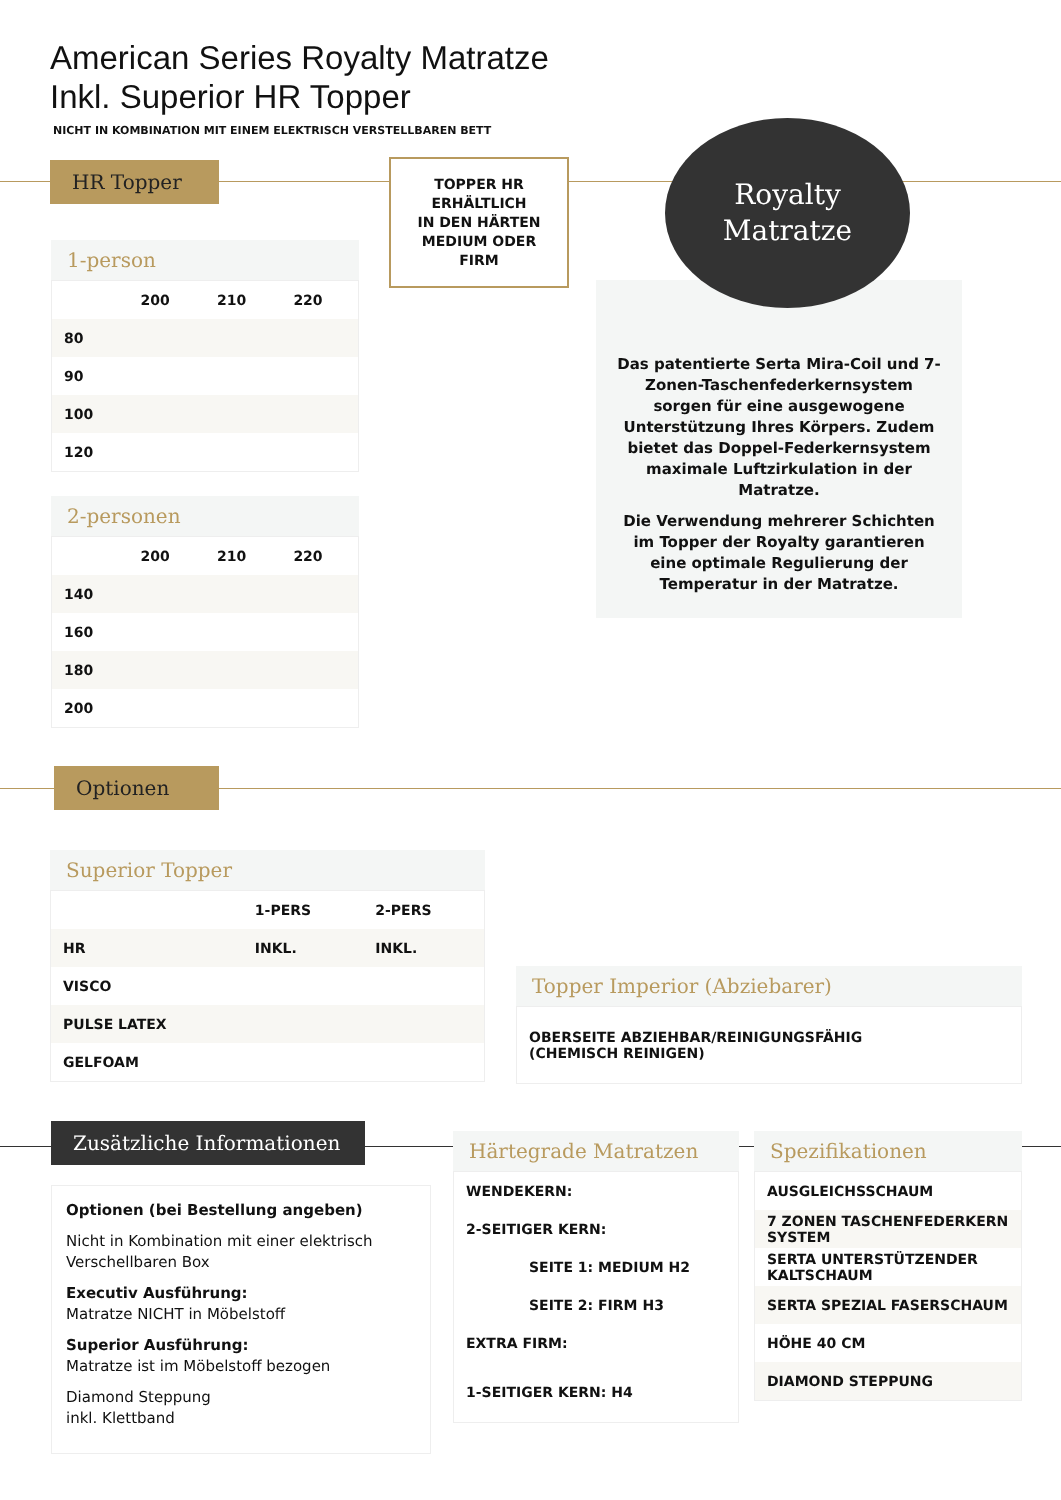American Series Royalty Matratze
Inkl. Superior HR Topper
NICHT IN KOMBINATION MIT EINEM ELEKTRISCH VERSTELLBAREN BETT
HR Topper
TOPPER HR
ERHÄLTLICH
IN DEN HÄRTEN
MEDIUM ODER FIRM
Das patentierte Serta Mira-Coil und 7-Zonen-Taschenfederkernsystem sorgen für eine ausgewogene Unterstützung Ihres Körpers. Zudem bietet das Doppel-Federkernsystem maximale Luftzirkulation in der Matratze.
Die Verwendung mehrerer Schichten im Topper der Royalty garantieren eine optimale Regulierung der Temperatur in der Matratze.
Royalty
Matratze
1-person
| | 200 | 210 | 220 |
| --- | --- | --- | --- |
| 80 | | | |
| 90 | | | |
| 100 | | | |
| 120 | | | |
2-personen
| | 200 | 210 | 220 |
| --- | --- | --- | --- |
| 140 | | | |
| 160 | | | |
| 180 | | | |
| 200 | | | |
Optionen
Superior Topper
| | 1-PERS | 2-PERS |
| --- | --- | --- |
| HR | INKL. | INKL. |
| VISCO | | |
| PULSE LATEX | | |
| GELFOAM | | |
Topper Imperior (Abziebarer)
| OBERSEITE ABZIEHBAR/REINIGUNGSFÄHIG (CHEMISCH REINIGEN) |
Zusätzliche Informationen
Optionen (bei Bestellung angeben)
Nicht in Kombination mit einer elektrisch Verschellbaren Box
Executiv Ausführung:
Matratze NICHT in Möbelstoff
Superior Ausführung:
Matratze ist im Möbelstoff bezogen
Diamond Steppung
inkl. Klettband
Härtegrade Matratzen
| WENDEKERN: |
| 2-SEITIGER KERN: |
| SEITE 1: MEDIUM H2 |
| SEITE 2: FIRM H3 |
| EXTRA FIRM: |
| 1-SEITIGER KERN: H4 |
Spezifikationen
| AUSGLEICHSSCHAUM |
| 7 ZONEN TASCHENFEDERKERN SYSTEM |
| SERTA UNTERSTÜTZENDER KALTSCHAUM |
| SERTA SPEZIAL FASERSCHAUM |
| HÖHE 40 CM |
| DIAMOND STEPPUNG |